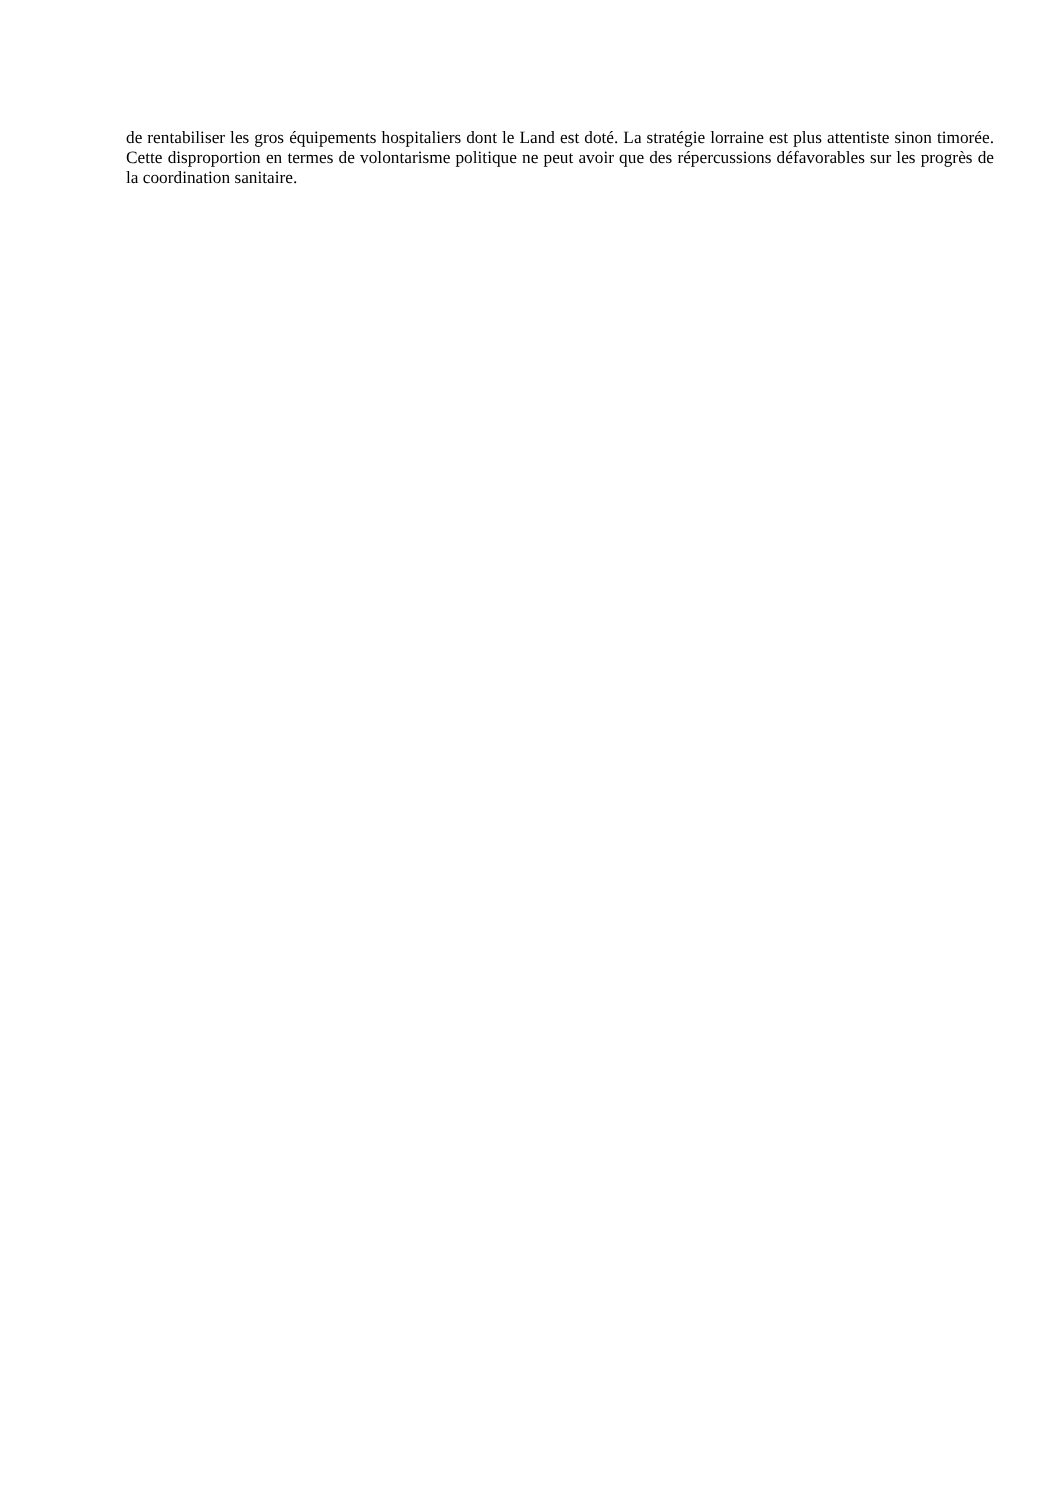de rentabiliser les gros équipements hospitaliers dont le Land est doté. La stratégie lorraine est plus attentiste sinon timorée. Cette disproportion en termes de volontarisme politique ne peut avoir que des répercussions défavorables sur les progrès de la coordination sanitaire.